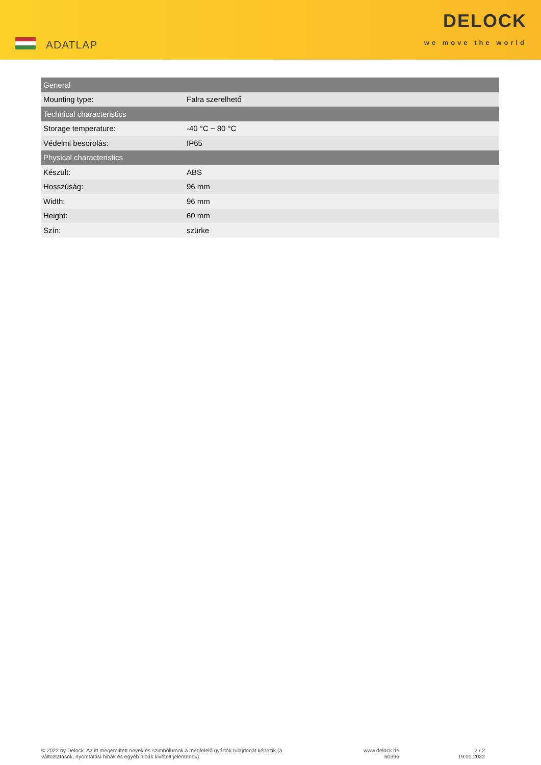ADATLAP
DELOCK
we move the world
| General | |
| --- | --- |
| Mounting type: | Falra szerelhető |
| Technical characteristics | |
| Storage temperature: | -40 °C ~ 80 °C |
| Védelmi besorolás: | IP65 |
| Physical characteristics | |
| Készült: | ABS |
| Hosszúság: | 96 mm |
| Width: | 96 mm |
| Height: | 60 mm |
| Szín: | szürke |
© 2022 by Delock. Az itt megemlített nevek és szimbólumok a megfelelő gyártók tulajdonát képezik (a változtatások, nyomtatási hibák és egyéb hibák kivételt jelentenek).
www.delock.de
60396
2 / 2
19.01.2022